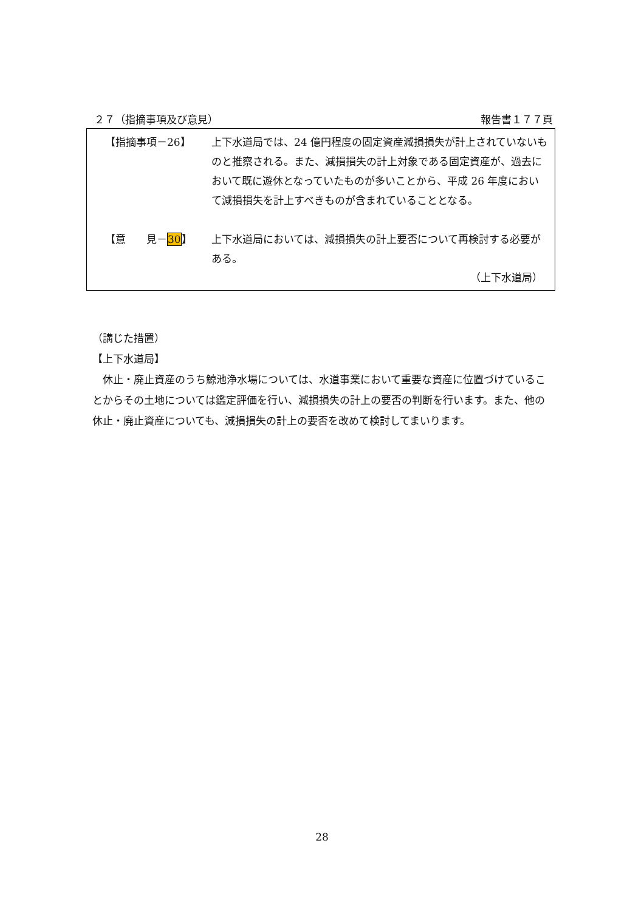２７（指摘事項及び意見） 報告書１７７頁
【指摘事項－26】 上下水道局では、24 億円程度の固定資産減損損失が計上されていないものと推察される。また、減損損失の計上対象である固定資産が、過去において既に遊休となっていたものが多いことから、平成 26 年度において減損損失を計上すべきものが含まれていることとなる。
【意　　見－30】 上下水道局においては、減損損失の計上要否について再検討する必要がある。
（上下水道局）
（講じた措置）
【上下水道局】
　休止・廃止資産のうち鯨池浄水場については、水道事業において重要な資産に位置づけていることからその土地については鑑定評価を行い、減損損失の計上の要否の判断を行います。また、他の休止・廃止資産についても、減損損失の計上の要否を改めて検討してまいります。
28